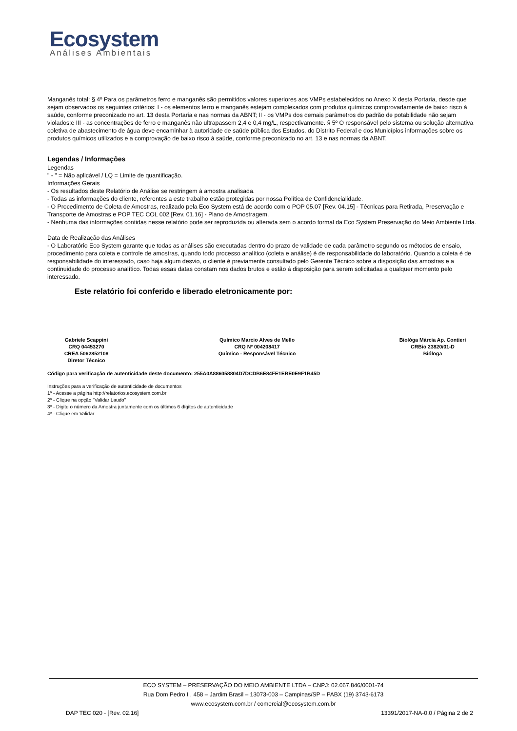Ecosystem
Análises Ambientais
Manganês total: § 4º Para os parâmetros ferro e manganês são permitidos valores superiores aos VMPs estabelecidos no Anexo X desta Portaria, desde que sejam observados os seguintes critérios: I - os elementos ferro e manganês estejam complexados com produtos químicos comprovadamente de baixo risco à saúde, conforme preconizado no art. 13 desta Portaria e nas normas da ABNT; II - os VMPs dos demais parâmetros do padrão de potabilidade não sejam violados;e III - as concentrações de ferro e manganês não ultrapassem 2,4 e 0,4 mg/L, respectivamente. § 5º O responsável pelo sistema ou solução alternativa coletiva de abastecimento de água deve encaminhar à autoridade de saúde pública dos Estados, do Distrito Federal e dos Municípios informações sobre os produtos químicos utilizados e a comprovação de baixo risco à saúde, conforme preconizado no art. 13 e nas normas da ABNT.
Legendas / Informações
Legendas
" - " = Não aplicável / LQ = Limite de quantificação.
Informações Gerais
- Os resultados deste Relatório de Análise se restringem à amostra analisada.
- Todas as informações do cliente, referentes a este trabalho estão protegidas por nossa Política de Confidencialidade.
- O Procedimento de Coleta de Amostras, realizado pela Eco System está de acordo com o POP 05.07 [Rev. 04.15] - Técnicas para Retirada, Preservação e Transporte de Amostras e POP TEC COL 002 [Rev. 01.16] - Plano de Amostragem.
- Nenhuma das informações contidas nesse relatório pode ser reproduzida ou alterada sem o acordo formal da Eco System Preservação do Meio Ambiente Ltda.
Data de Realização das Análises
- O Laboratório Eco System garante que todas as análises são executadas dentro do prazo de validade de cada parâmetro segundo os métodos de ensaio, procedimento para coleta e controle de amostras, quando todo processo analítico (coleta e análise) é de responsabilidade do laboratório. Quando a coleta é de responsabilidade do interessado, caso haja algum desvio, o cliente é previamente consultado pelo Gerente Técnico sobre a disposição das amostras e a continuidade do processo analítico. Todas essas datas constam nos dados brutos e estão á disposição para serem solicitadas a qualquer momento pelo interessado.
Este relatório foi conferido e liberado eletronicamente por:
Gabriele Scappini
CRQ 04453270
CREA 5062852108
Diretor Técnico
Químico Marcio Alves de Mello
CRQ Nº 004208417
Químico - Responsável Técnico
Biológa Márcia Ap. Contieri
CRBio 23820/01-D
Bióloga
Código para verificação de autenticidade deste documento: 255A0A886058804D7DCDB6E84FE1EBE0E9F1B45D
Instruções para a verificação de autenticidade de documentos
1º - Acesse a página http://relatorios.ecosystem.com.br
2º - Clique na opção "Validar Laudo"
3º - Digite o número da Amostra juntamente com os últimos 6 dígitos de autenticidade
4º - Clique em Validar
ECO SYSTEM – PRESERVAÇÃO DO MEIO AMBIENTE LTDA – CNPJ: 02.067.846/0001-74
Rua Dom Pedro I , 458 – Jardim Brasil – 13073-003 – Campinas/SP – PABX (19) 3743-6173
www.ecosystem.com.br / comercial@ecosystem.com.br
DAP TEC 020 - [Rev. 02.16] 13391/2017-NA-0.0 / Página 2 de 2